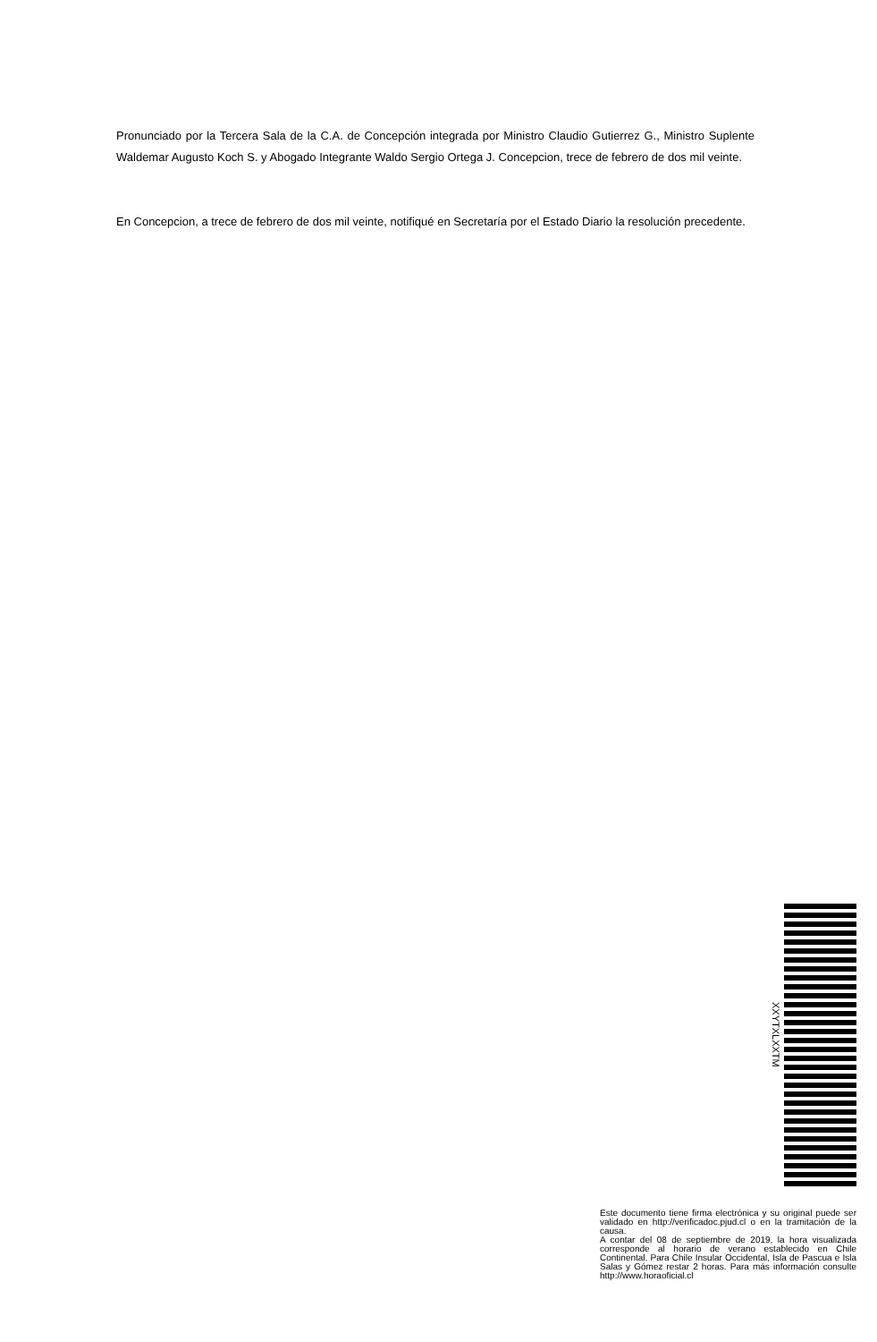Pronunciado por la Tercera Sala de la C.A. de Concepción integrada por Ministro Claudio Gutierrez G., Ministro Suplente Waldemar Augusto Koch S. y Abogado Integrante Waldo Sergio Ortega J. Concepcion, trece de febrero de dos mil veinte.
En Concepcion, a trece de febrero de dos mil veinte, notifiqué en Secretaría por el Estado Diario la resolución precedente.
XXYTXLXXTM
Este documento tiene firma electrónica y su original puede ser validado en http://verificadoc.pjud.cl o en la tramitación de la causa.
A contar del 08 de septiembre de 2019, la hora visualizada corresponde al horario de verano establecido en Chile Continental. Para Chile Insular Occidental, Isla de Pascua e Isla Salas y Gómez restar 2 horas. Para más información consulte http://www.horaoficial.cl